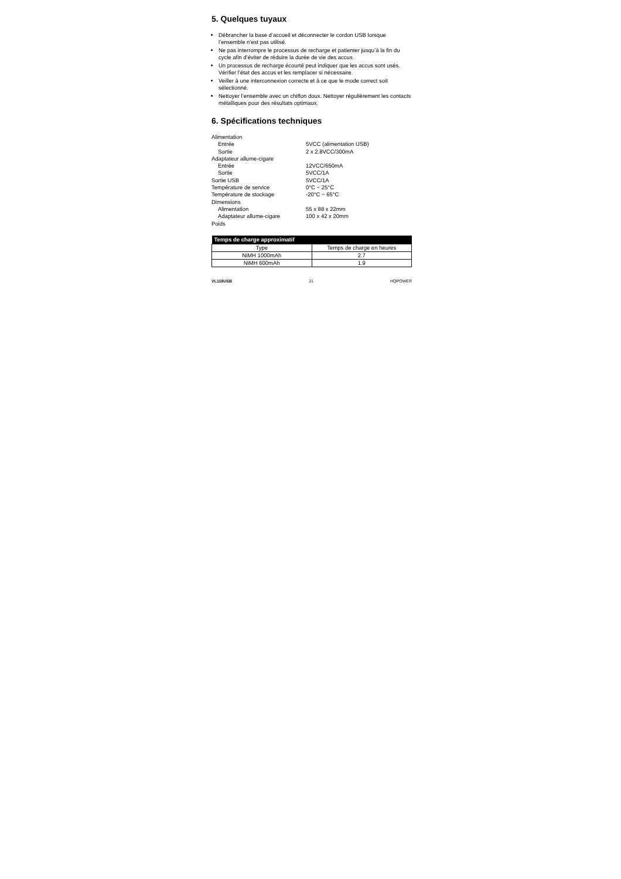5. Quelques tuyaux
Débrancher la base d’accueil et déconnecter le cordon USB lorsque l’ensemble n’est pas utilisé.
Ne pas interrompre le processus de recharge et patienter jusqu’à la fin du cycle afin d’éviter de réduire la durée de vie des accus.
Un processus de recharge écourté peut indiquer que les accus sont usés. Vérifier l’état des accus et les remplacer si nécessaire.
Veiller à une interconnexion correcte et à ce que le mode correct soit sélectionné.
Nettoyer l’ensemble avec un chiffon doux. Nettoyer régulièrement les contacts métalliques pour des résultats optimaux.
6. Spécifications techniques
| Alimentation | |
| Entrée | 5VCC (alimentation USB) |
| Sortie | 2 x 2.8VCC/300mA |
| Adaptateur allume-cigare | |
| Entrée | 12VCC/650mA |
| Sortie | 5VCC/1A |
| Sortie USB | 5VCC/1A |
| Température de service | 0°C ~ 25°C |
| Température de stockage | -20°C ~ 65°C |
| Dimensions | |
| Alimentation | 55 x 88 x 22mm |
| Adaptateur allume-cigare | 100 x 42 x 20mm |
| Poids | |
| Temps de charge approximatif | |
| --- | --- |
| Type | Temps de charge en heures |
| NiMH 1000mAh | 2.7 |
| NiMH 600mAh | 1.9 |
VL118USB 21 HQPOWER